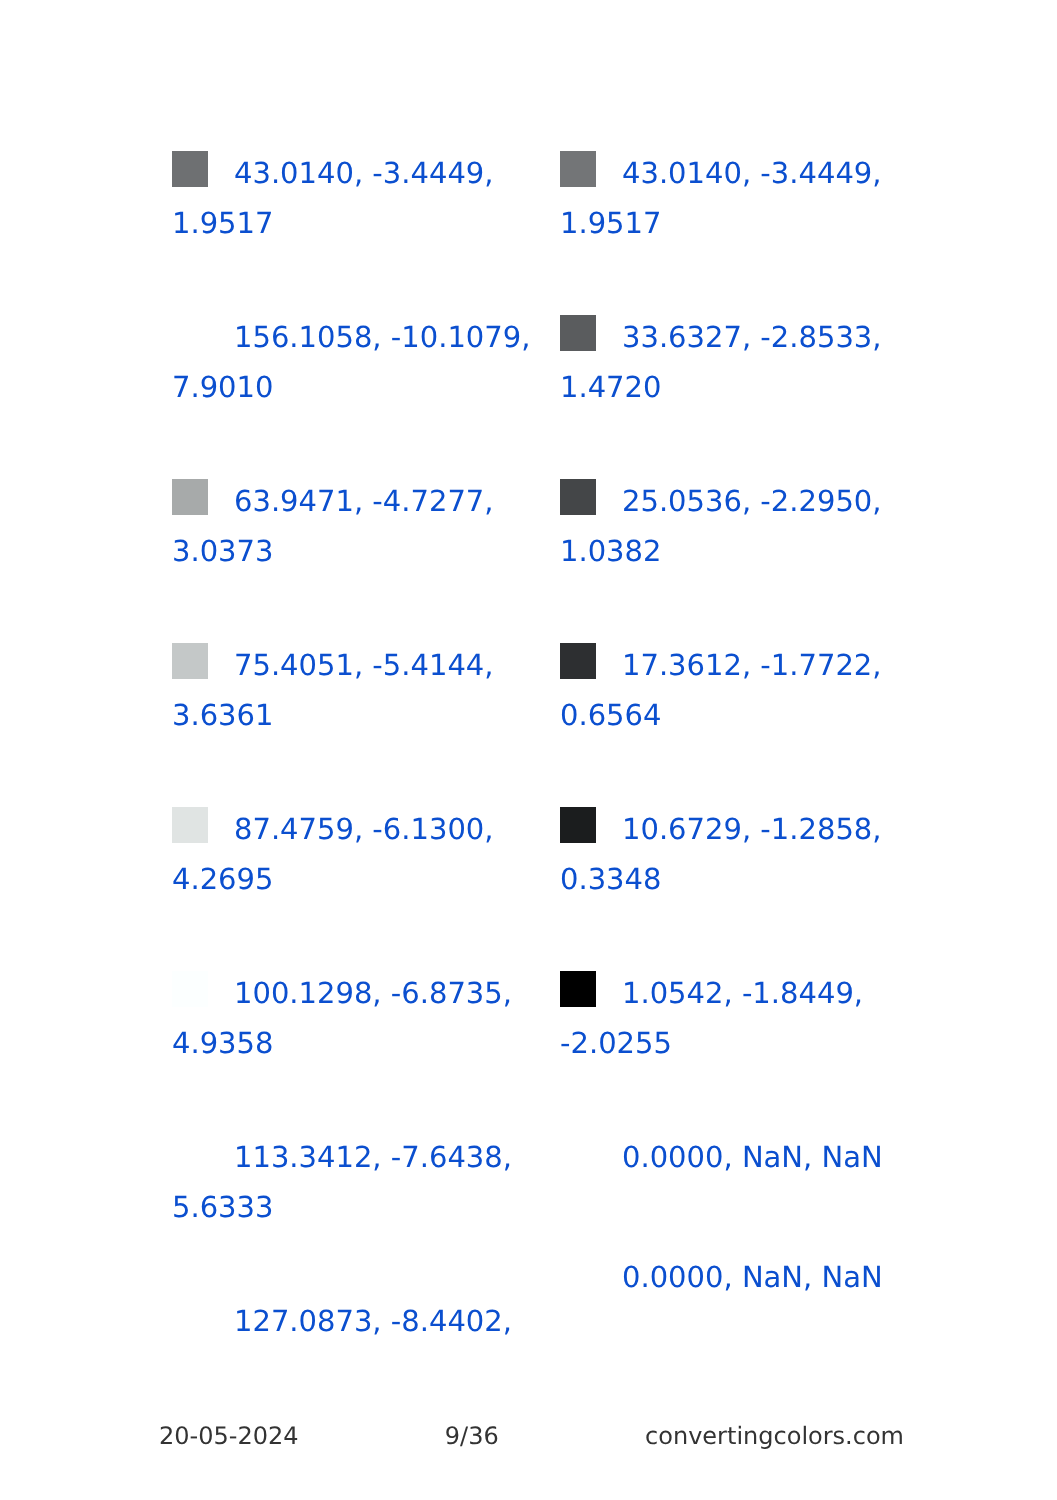43.0140, -3.4449, 1.9517
43.0140, -3.4449, 1.9517
156.1058, -10.1079, 7.9010
33.6327, -2.8533, 1.4720
63.9471, -4.7277, 3.0373
25.0536, -2.2950, 1.0382
75.4051, -5.4144, 3.6361
17.3612, -1.7722, 0.6564
87.4759, -6.1300, 4.2695
10.6729, -1.2858, 0.3348
100.1298, -6.8735, 4.9358
1.0542, -1.8449, -2.0255
113.3412, -7.6438, 5.6333
0.0000, NaN, NaN
127.0873, -8.4402,
0.0000, NaN, NaN
20-05-2024 9/36 convertingcolors.com